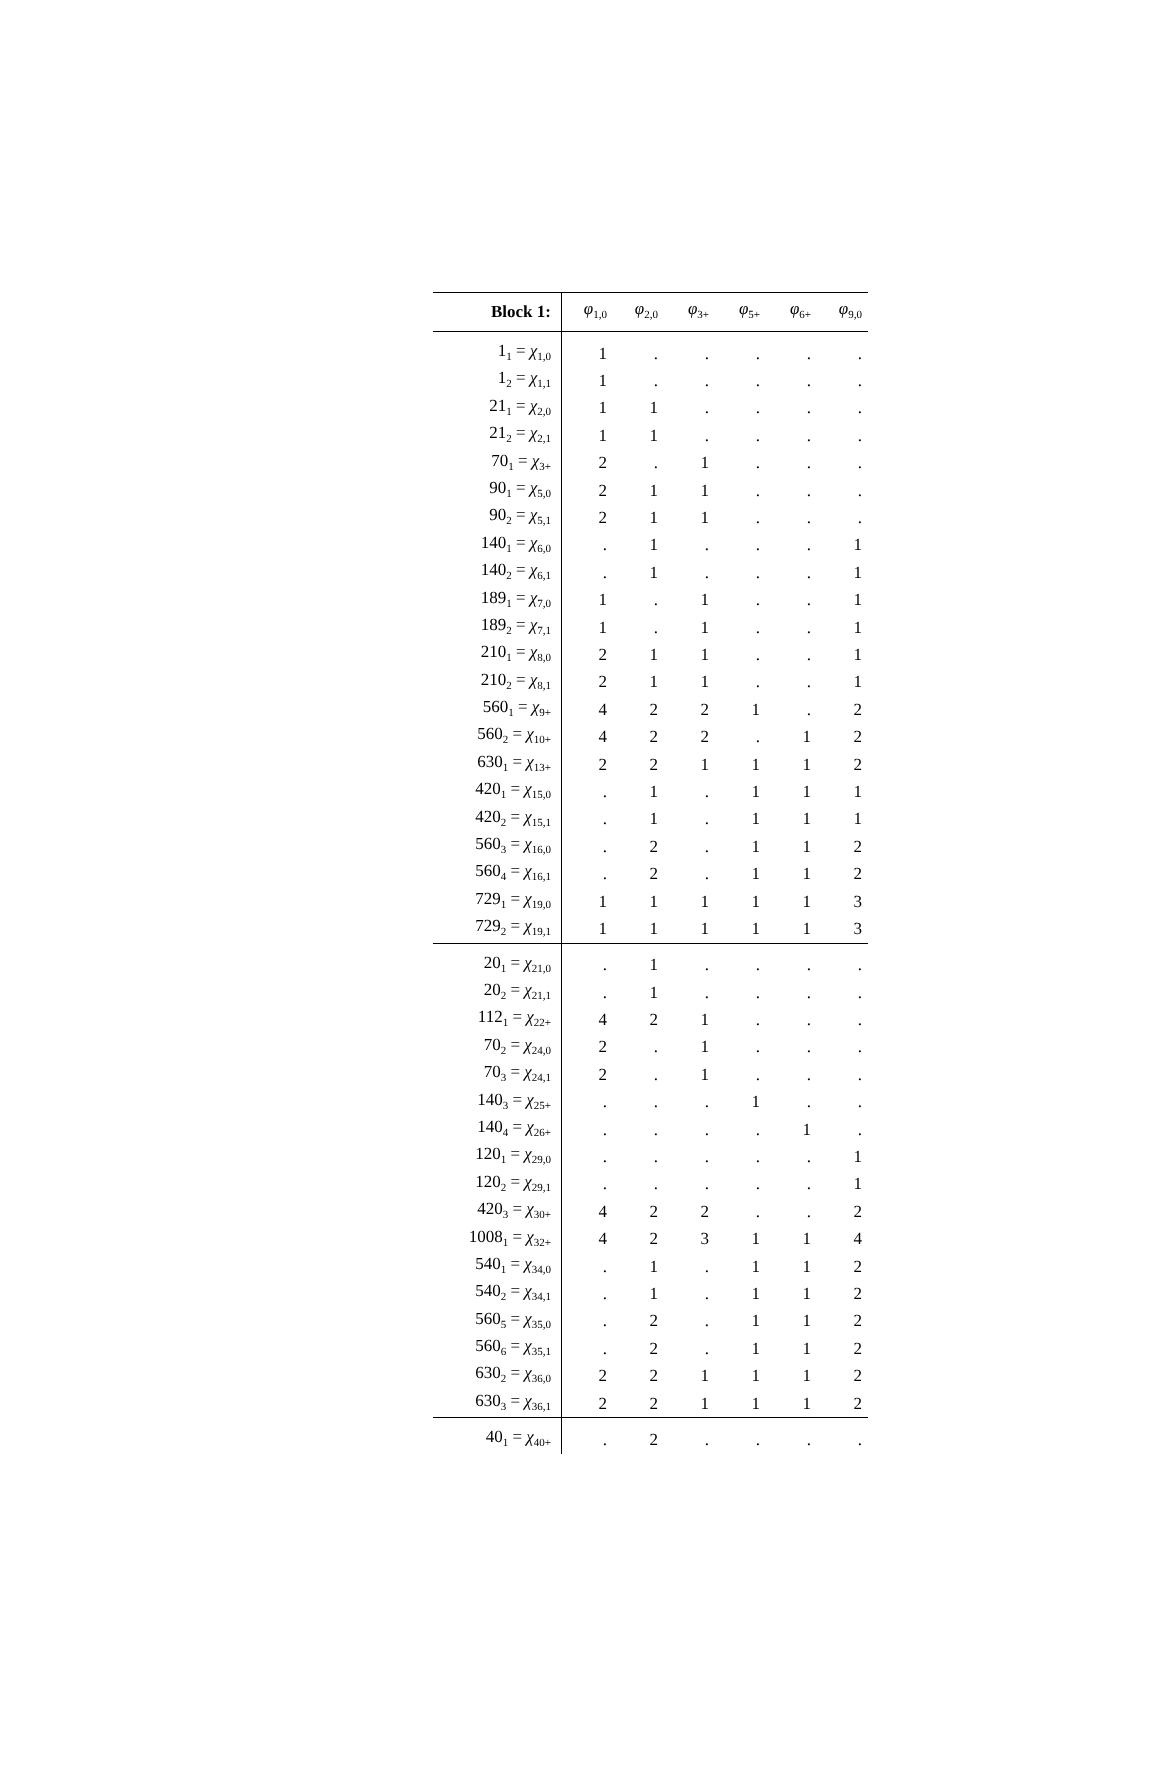| Block 1: | φ<sub>1,0</sub> | φ<sub>2,0</sub> | φ<sub>3+</sub> | φ<sub>5+</sub> | φ<sub>6+</sub> | φ<sub>9,0</sub> |
| --- | --- | --- | --- | --- | --- | --- |
| 1<sub>1</sub> = χ<sub>1,0</sub> | 1 | . | . | . | . | . |
| 1<sub>2</sub> = χ<sub>1,1</sub> | 1 | . | . | . | . | . |
| 21<sub>1</sub> = χ<sub>2,0</sub> | 1 | 1 | . | . | . | . |
| 21<sub>2</sub> = χ<sub>2,1</sub> | 1 | 1 | . | . | . | . |
| 70<sub>1</sub> = χ<sub>3+</sub> | 2 | . | 1 | . | . | . |
| 90<sub>1</sub> = χ<sub>5,0</sub> | 2 | 1 | 1 | . | . | . |
| 90<sub>2</sub> = χ<sub>5,1</sub> | 2 | 1 | 1 | . | . | . |
| 140<sub>1</sub> = χ<sub>6,0</sub> | . | 1 | . | . | . | 1 |
| 140<sub>2</sub> = χ<sub>6,1</sub> | . | 1 | . | . | . | 1 |
| 189<sub>1</sub> = χ<sub>7,0</sub> | 1 | . | 1 | . | . | 1 |
| 189<sub>2</sub> = χ<sub>7,1</sub> | 1 | . | 1 | . | . | 1 |
| 210<sub>1</sub> = χ<sub>8,0</sub> | 2 | 1 | 1 | . | . | 1 |
| 210<sub>2</sub> = χ<sub>8,1</sub> | 2 | 1 | 1 | . | . | 1 |
| 560<sub>1</sub> = χ<sub>9+</sub> | 4 | 2 | 2 | 1 | . | 2 |
| 560<sub>2</sub> = χ<sub>10+</sub> | 4 | 2 | 2 | . | 1 | 2 |
| 630<sub>1</sub> = χ<sub>13+</sub> | 2 | 2 | 1 | 1 | 1 | 2 |
| 420<sub>1</sub> = χ<sub>15,0</sub> | . | 1 | . | 1 | 1 | 1 |
| 420<sub>2</sub> = χ<sub>15,1</sub> | . | 1 | . | 1 | 1 | 1 |
| 560<sub>3</sub> = χ<sub>16,0</sub> | . | 2 | . | 1 | 1 | 2 |
| 560<sub>4</sub> = χ<sub>16,1</sub> | . | 2 | . | 1 | 1 | 2 |
| 729<sub>1</sub> = χ<sub>19,0</sub> | 1 | 1 | 1 | 1 | 1 | 3 |
| 729<sub>2</sub> = χ<sub>19,1</sub> | 1 | 1 | 1 | 1 | 1 | 3 |
| 20<sub>1</sub> = χ<sub>21,0</sub> | . | 1 | . | . | . | . |
| 20<sub>2</sub> = χ<sub>21,1</sub> | . | 1 | . | . | . | . |
| 112<sub>1</sub> = χ<sub>22+</sub> | 4 | 2 | 1 | . | . | . |
| 70<sub>2</sub> = χ<sub>24,0</sub> | 2 | . | 1 | . | . | . |
| 70<sub>3</sub> = χ<sub>24,1</sub> | 2 | . | 1 | . | . | . |
| 140<sub>3</sub> = χ<sub>25+</sub> | . | . | . | 1 | . | . |
| 140<sub>4</sub> = χ<sub>26+</sub> | . | . | . | . | 1 | . |
| 120<sub>1</sub> = χ<sub>29,0</sub> | . | . | . | . | . | 1 |
| 120<sub>2</sub> = χ<sub>29,1</sub> | . | . | . | . | . | 1 |
| 420<sub>3</sub> = χ<sub>30+</sub> | 4 | 2 | 2 | . | . | 2 |
| 1008<sub>1</sub> = χ<sub>32+</sub> | 4 | 2 | 3 | 1 | 1 | 4 |
| 540<sub>1</sub> = χ<sub>34,0</sub> | . | 1 | . | 1 | 1 | 2 |
| 540<sub>2</sub> = χ<sub>34,1</sub> | . | 1 | . | 1 | 1 | 2 |
| 560<sub>5</sub> = χ<sub>35,0</sub> | . | 2 | . | 1 | 1 | 2 |
| 560<sub>6</sub> = χ<sub>35,1</sub> | . | 2 | . | 1 | 1 | 2 |
| 630<sub>2</sub> = χ<sub>36,0</sub> | 2 | 2 | 1 | 1 | 1 | 2 |
| 630<sub>3</sub> = χ<sub>36,1</sub> | 2 | 2 | 1 | 1 | 1 | 2 |
| 40<sub>1</sub> = χ<sub>40+</sub> | . | 2 | . | . | . | . |